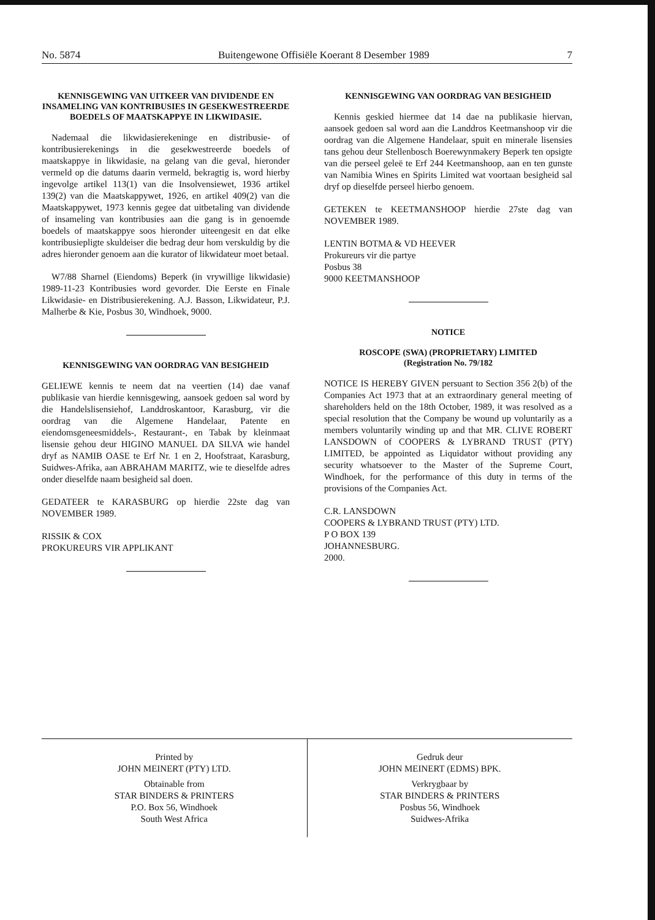No. 5874 Buitengewone Offisiële Koerant 8 Desember 1989 7
KENNISGEWING VAN UITKEER VAN DIVIDENDE EN INSAMELING VAN KONTRIBUSIES IN GESEKWESTREERDE BOEDELS OF MAATSKAPPYE IN LIKWIDASIE.
Nademaal die likwidasierekeninge en distribusie- of kontribusierekenings in die gesekwestreerde boedels of maatskappye in likwidasie, na gelang van die geval, hieronder vermeld op die datums daarin vermeld, bekragtig is, word hierby ingevolge artikel 113(1) van die Insolvensiewet, 1936 artikel 139(2) van die Maatskappywet, 1926, en artikel 409(2) van die Maatskappywet, 1973 kennis gegee dat uitbetaling van dividende of insameling van kontribusies aan die gang is in genoemde boedels of maatskappye soos hieronder uiteengesit en dat elke kontribusiepligte skuldeiser die bedrag deur hom verskuldig by die adres hieronder genoem aan die kurator of likwidateur moet betaal.
W7/88 Sharnel (Eiendoms) Beperk (in vrywillige likwidasie) 1989-11-23 Kontribusies word gevorder. Die Eerste en Finale Likwidasie- en Distribusierekening. A.J. Basson, Likwidateur, P.J. Malherbe & Kie, Posbus 30, Windhoek, 9000.
KENNISGEWING VAN OORDRAG VAN BESIGHEID
GELIEWE kennis te neem dat na veertien (14) dae vanaf publikasie van hierdie kennisgewing, aansoek gedoen sal word by die Handelslisensiehof, Landdroskantoor, Karasburg, vir die oordrag van die Algemene Handelaar, Patente en eiendomsgeneesmiddels-, Restaurant-, en Tabak by kleinmaat lisensie gehou deur HIGINO MANUEL DA SILVA wie handel dryf as NAMIB OASE te Erf Nr. 1 en 2, Hoofstraat, Karasburg, Suidwes-Afrika, aan ABRAHAM MARITZ, wie te dieselfde adres onder dieselfde naam besigheid sal doen.
GEDATEER te KARASBURG op hierdie 22ste dag van NOVEMBER 1989.
RISSIK & COX
PROKUREURS VIR APPLIKANT
KENNISGEWING VAN OORDRAG VAN BESIGHEID
Kennis geskied hiermee dat 14 dae na publikasie hiervan, aansoek gedoen sal word aan die Landdros Keetmanshoop vir die oordrag van die Algemene Handelaar, spuit en minerale lisensies tans gehou deur Stellenbosch Boerewynmakery Beperk ten opsigte van die perseel geleë te Erf 244 Keetmanshoop, aan en ten gunste van Namibia Wines en Spirits Limited wat voortaan besigheid sal dryf op dieselfde perseel hierbo genoem.
GETEKEN te KEETMANSHOOP hierdie 27ste dag van NOVEMBER 1989.
LENTIN BOTMA & VD HEEVER
Prokureurs vir die partye
Posbus 38
9000 KEETMANSHOOP
NOTICE
ROSCOPE (SWA) (PROPRIETARY) LIMITED
(Registration No. 79/182
NOTICE IS HEREBY GIVEN persuant to Section 356 2(b) of the Companies Act 1973 that at an extraordinary general meeting of shareholders held on the 18th October, 1989, it was resolved as a special resolution that the Company be wound up voluntarily as a members voluntarily winding up and that MR. CLIVE ROBERT LANSDOWN of COOPERS & LYBRAND TRUST (PTY) LIMITED, be appointed as Liquidator without providing any security whatsoever to the Master of the Supreme Court, Windhoek, for the performance of this duty in terms of the provisions of the Companies Act.
C.R. LANSDOWN
COOPERS & LYBRAND TRUST (PTY) LTD.
P O BOX 139
JOHANNESBURG.
2000.
Printed by
JOHN MEINERT (PTY) LTD.
Obtainable from
STAR BINDERS & PRINTERS
P.O. Box 56, Windhoek
South West Africa
Gedruk deur
JOHN MEINERT (EDMS) BPK.
Verkrygbaar by
STAR BINDERS & PRINTERS
Posbus 56, Windhoek
Suidwes-Afrika